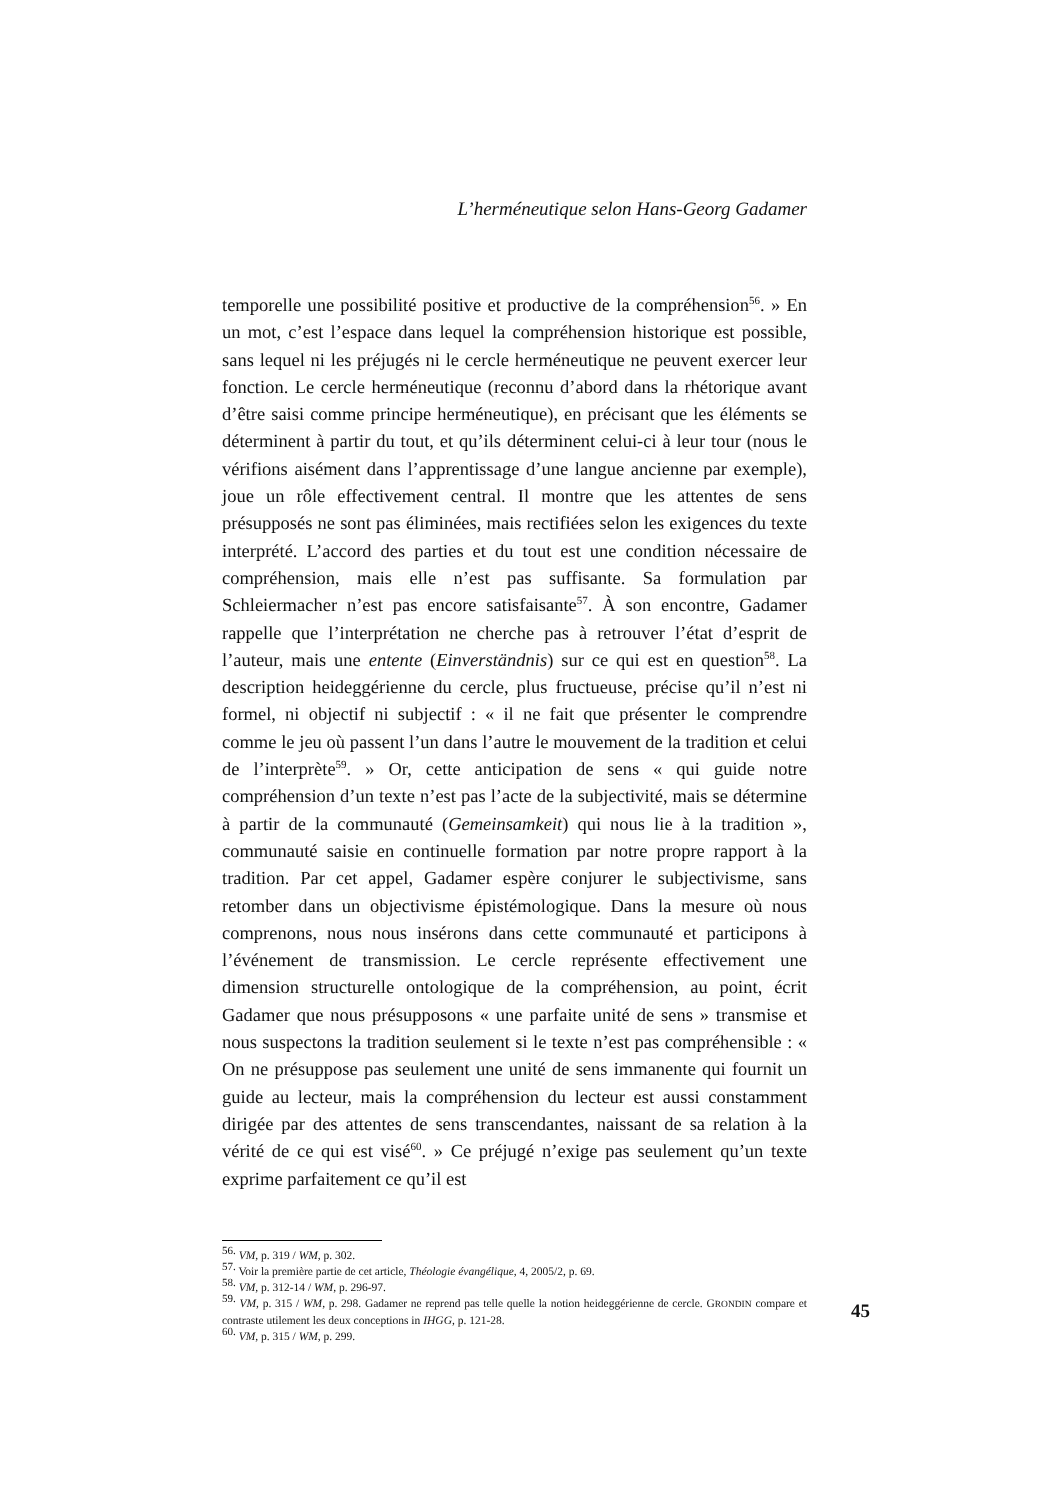L’herméneutique selon Hans-Georg Gadamer
temporelle une possibilité positive et productive de la compréhension<sup>56</sup>. » En un mot, c’est l’espace dans lequel la compréhension historique est possible, sans lequel ni les préjugés ni le cercle herméneutique ne peuvent exercer leur fonction. Le cercle herméneutique (reconnu d’abord dans la rhétorique avant d’être saisi comme principe herméneutique), en précisant que les éléments se déterminent à partir du tout, et qu’ils déterminent celui-ci à leur tour (nous le vérifions aisément dans l’apprentissage d’une langue ancienne par exemple), joue un rôle effectivement central. Il montre que les attentes de sens présupposés ne sont pas éliminées, mais rectifiées selon les exigences du texte interprété. L’accord des parties et du tout est une condition nécessaire de compréhension, mais elle n’est pas suffisante. Sa formulation par Schleiermacher n’est pas encore satisfaisante<sup>57</sup>. À son encontre, Gadamer rappelle que l’interprétation ne cherche pas à retrouver l’état d’esprit de l’auteur, mais une entente (Einverständnis) sur ce qui est en question<sup>58</sup>. La description heideggérienne du cercle, plus fructueuse, précise qu’il n’est ni formel, ni objectif ni subjectif : « il ne fait que présenter le comprendre comme le jeu où passent l’un dans l’autre le mouvement de la tradition et celui de l’interprète<sup>59</sup>. » Or, cette anticipation de sens « qui guide notre compréhension d’un texte n’est pas l’acte de la subjectivité, mais se détermine à partir de la communauté (Gemeinsamkeit) qui nous lie à la tradition », communauté saisie en continuelle formation par notre propre rapport à la tradition. Par cet appel, Gadamer espère conjurer le subjectivisme, sans retomber dans un objectivisme épistémologique. Dans la mesure où nous comprenons, nous nous insérons dans cette communauté et participons à l’événement de transmission. Le cercle représente effectivement une dimension structurelle ontologique de la compréhension, au point, écrit Gadamer que nous présupposons « une parfaite unité de sens » transmise et nous suspectons la tradition seulement si le texte n’est pas compréhensible : « On ne présuppose pas seulement une unité de sens immanente qui fournit un guide au lecteur, mais la compréhension du lecteur est aussi constamment dirigée par des attentes de sens transcendantes, naissant de sa relation à la vérité de ce qui est visé<sup>60</sup>. » Ce préjugé n’exige pas seulement qu’un texte exprime parfaitement ce qu’il est
<sup>56.</sup> VM, p. 319 / WM, p. 302.
<sup>57.</sup> Voir la première partie de cet article, Théologie évangélique, 4, 2005/2, p. 69.
<sup>58.</sup> VM, p. 312-14 / WM, p. 296-97.
<sup>59.</sup> VM, p. 315 / WM, p. 298. Gadamer ne reprend pas telle quelle la notion heideggérienne de cercle. GRONDIN compare et contraste utilement les deux conceptions in IHGG, p. 121-28.
<sup>60.</sup> VM, p. 315 / WM, p. 299.
45